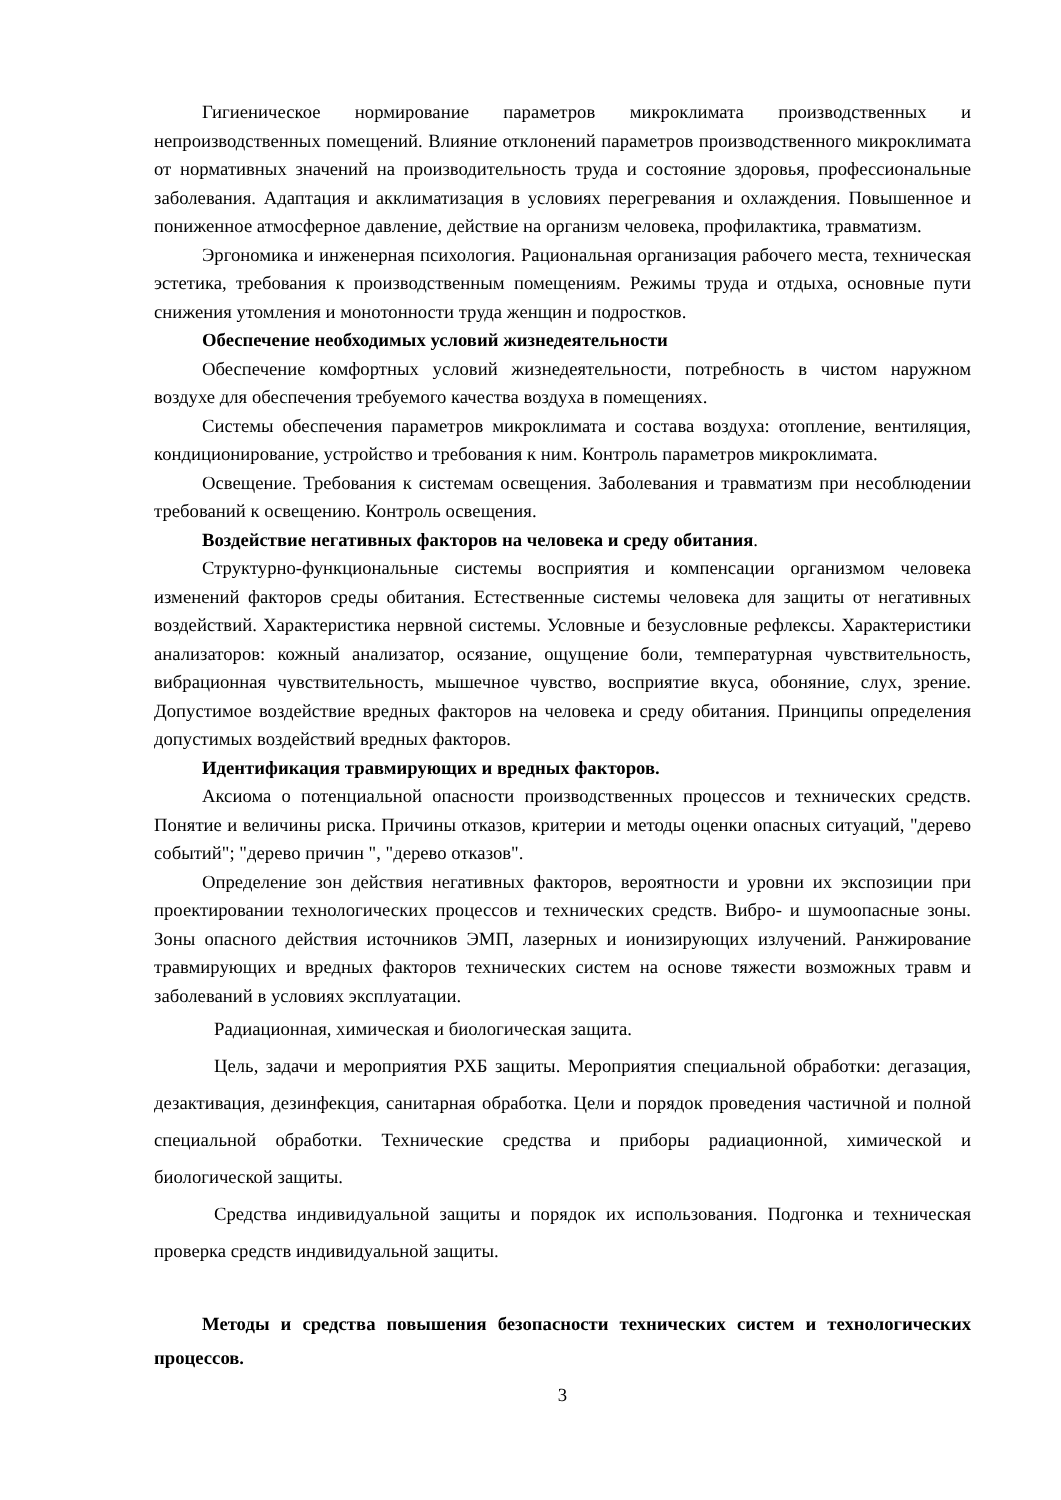Гигиеническое нормирование параметров микроклимата производственных и непроизводственных помещений. Влияние отклонений параметров производственного микроклимата от нормативных значений на производительность труда и состояние здоровья, профессиональные заболевания. Адаптация и акклиматизация в условиях перегревания и охлаждения. Повышенное и пониженное атмосферное давление, действие на организм человека, профилактика, травматизм.
Эргономика и инженерная психология. Рациональная организация рабочего места, техническая эстетика, требования к производственным помещениям. Режимы труда и отдыха, основные пути снижения утомления и монотонности труда женщин и подростков.
Обеспечение необходимых условий жизнедеятельности
Обеспечение комфортных условий жизнедеятельности, потребность в чистом наружном воздухе для обеспечения требуемого качества воздуха в помещениях.
Системы обеспечения параметров микроклимата и состава воздуха: отопление, вентиляция, кондиционирование, устройство и требования к ним. Контроль параметров микроклимата.
Освещение. Требования к системам освещения. Заболевания и травматизм при несоблюдении требований к освещению. Контроль освещения.
Воздействие негативных факторов на человека и среду обитания.
Структурно-функциональные системы восприятия и компенсации организмом человека изменений факторов среды обитания. Естественные системы человека для защиты от негативных воздействий. Характеристика нервной системы. Условные и безусловные рефлексы. Характеристики анализаторов: кожный анализатор, осязание, ощущение боли, температурная чувствительность, вибрационная чувствительность, мышечное чувство, восприятие вкуса, обоняние, слух, зрение. Допустимое воздействие вредных факторов на человека и среду обитания. Принципы определения допустимых воздействий вредных факторов.
Идентификация травмирующих и вредных факторов.
Аксиома о потенциальной опасности производственных процессов и технических средств. Понятие и величины риска. Причины отказов, критерии и методы оценки опасных ситуаций, "дерево событий"; "дерево причин ", "дерево отказов".
Определение зон действия негативных факторов, вероятности и уровни их экспозиции при проектировании технологических процессов и технических средств. Вибро- и шумоопасные зоны. Зоны опасного действия источников ЭМП, лазерных и ионизирующих излучений. Ранжирование травмирующих и вредных факторов технических систем на основе тяжести возможных травм и заболеваний в условиях эксплуатации.
Радиационная, химическая и биологическая защита.
Цель, задачи и мероприятия РХБ защиты. Мероприятия специальной обработки: дегазация, дезактивация, дезинфекция, санитарная обработка. Цели и порядок проведения частичной и полной специальной обработки. Технические средства и приборы радиационной, химической и биологической защиты.
Средства индивидуальной защиты и порядок их использования. Подгонка и техническая проверка средств индивидуальной защиты.
Методы и средства повышения безопасности технических систем и технологических процессов.
3